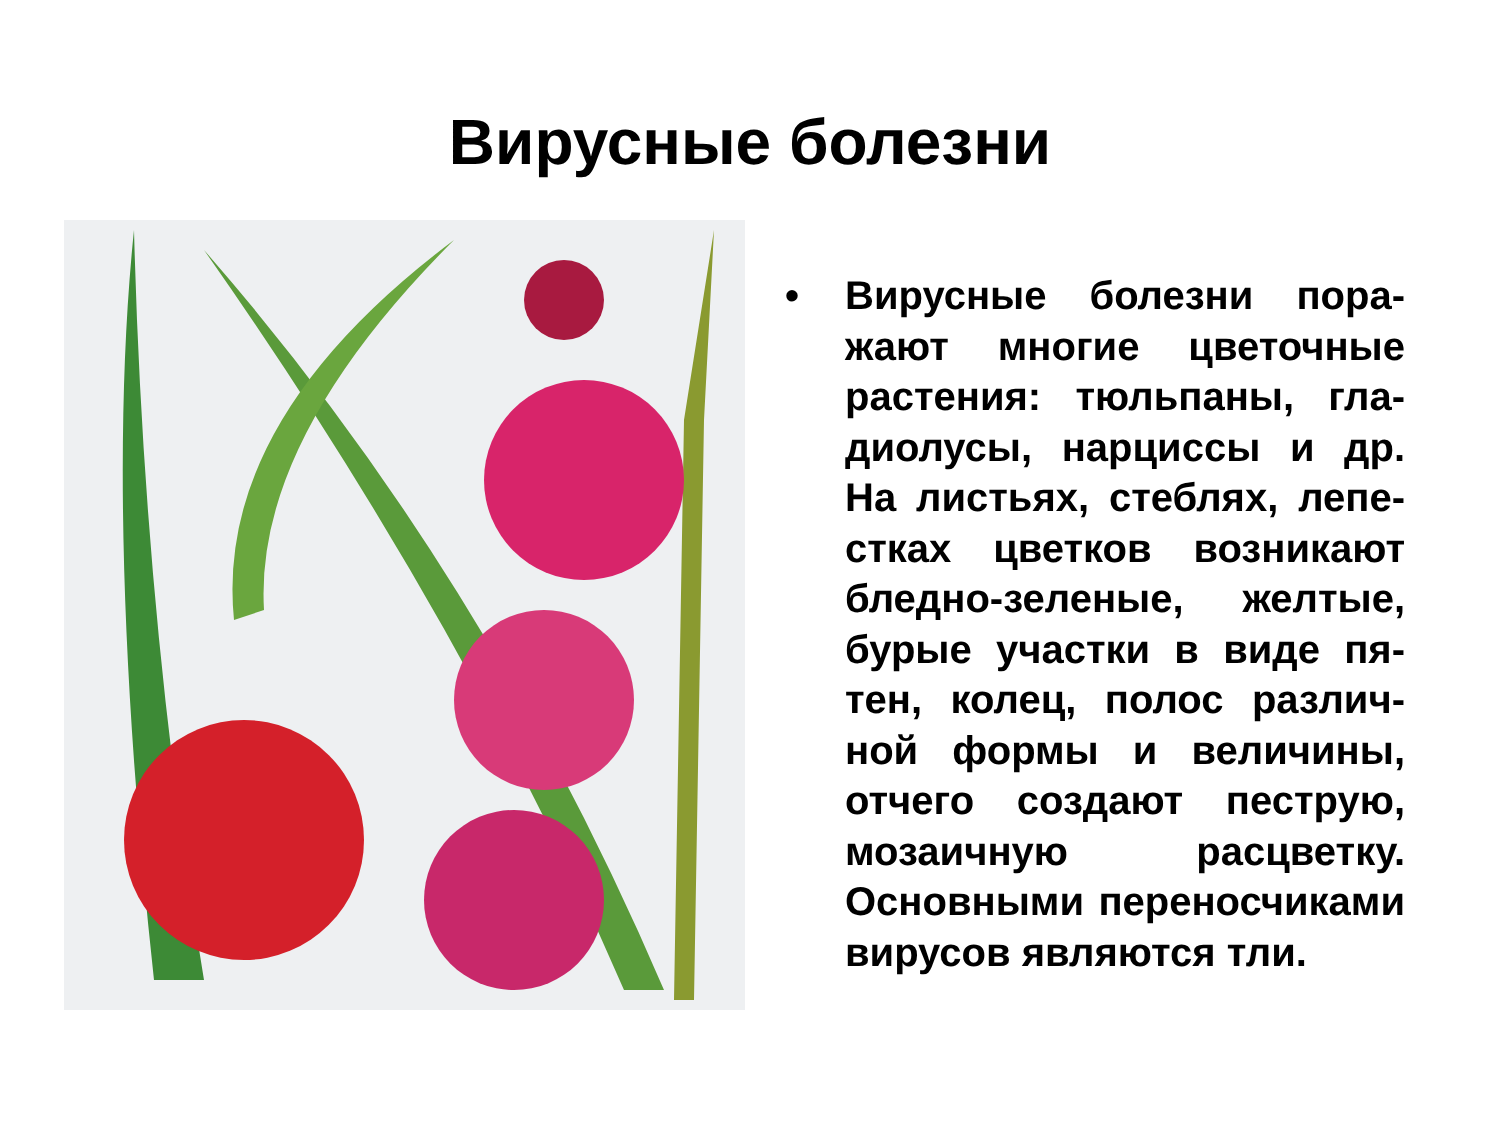Вирусные болезни
• Вирусные болезни пора­жают многие цветочные растения: тюльпаны, гла­диолусы, нарциссы и др. На листьях, стеблях, лепе­стках цветков возникают бледно-зеленые, желтые, бурые участки в виде пя­тен, колец, полос различ­ной формы и величины, отчего создают пеструю, мозаичную расцветку. Основными переносчика­ми вирусов являются тли.